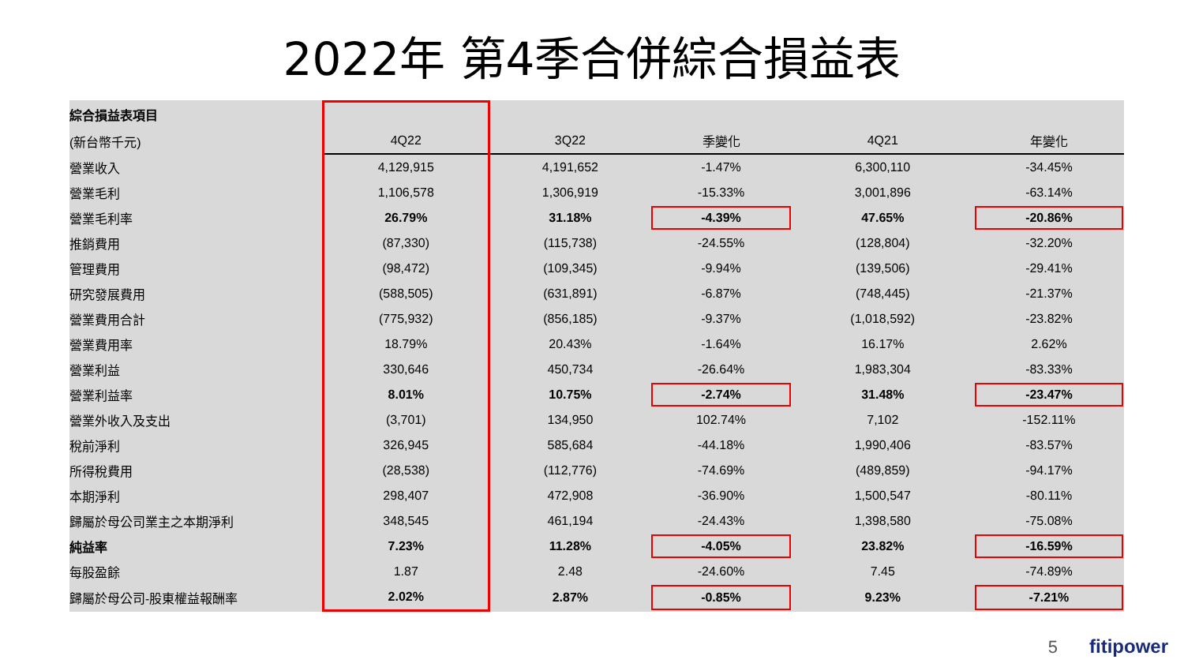2022年 第4季合併綜合損益表
| 綜合損益表項目 | | | | | |
| --- | --- | --- | --- | --- | --- |
| (新台幣千元) | 4Q22 | 3Q22 | 季變化 | 4Q21 | 年變化 |
| 營業收入 | 4,129,915 | 4,191,652 | -1.47% | 6,300,110 | -34.45% |
| 營業毛利 | 1,106,578 | 1,306,919 | -15.33% | 3,001,896 | -63.14% |
| 營業毛利率 | 26.79% | 31.18% | -4.39% | 47.65% | -20.86% |
| 推銷費用 | (87,330) | (115,738) | -24.55% | (128,804) | -32.20% |
| 管理費用 | (98,472) | (109,345) | -9.94% | (139,506) | -29.41% |
| 研究發展費用 | (588,505) | (631,891) | -6.87% | (748,445) | -21.37% |
| 營業費用合計 | (775,932) | (856,185) | -9.37% | (1,018,592) | -23.82% |
| 營業費用率 | 18.79% | 20.43% | -1.64% | 16.17% | 2.62% |
| 營業利益 | 330,646 | 450,734 | -26.64% | 1,983,304 | -83.33% |
| 營業利益率 | 8.01% | 10.75% | -2.74% | 31.48% | -23.47% |
| 營業外收入及支出 | (3,701) | 134,950 | 102.74% | 7,102 | -152.11% |
| 稅前淨利 | 326,945 | 585,684 | -44.18% | 1,990,406 | -83.57% |
| 所得稅費用 | (28,538) | (112,776) | -74.69% | (489,859) | -94.17% |
| 本期淨利 | 298,407 | 472,908 | -36.90% | 1,500,547 | -80.11% |
| 歸屬於母公司業主之本期淨利 | 348,545 | 461,194 | -24.43% | 1,398,580 | -75.08% |
| 純益率 | 7.23% | 11.28% | -4.05% | 23.82% | -16.59% |
| 每股盈餘 | 1.87 | 2.48 | -24.60% | 7.45 | -74.89% |
| 歸屬於母公司-股東權益報酬率 | 2.02% | 2.87% | -0.85% | 9.23% | -7.21% |
5 fitipower